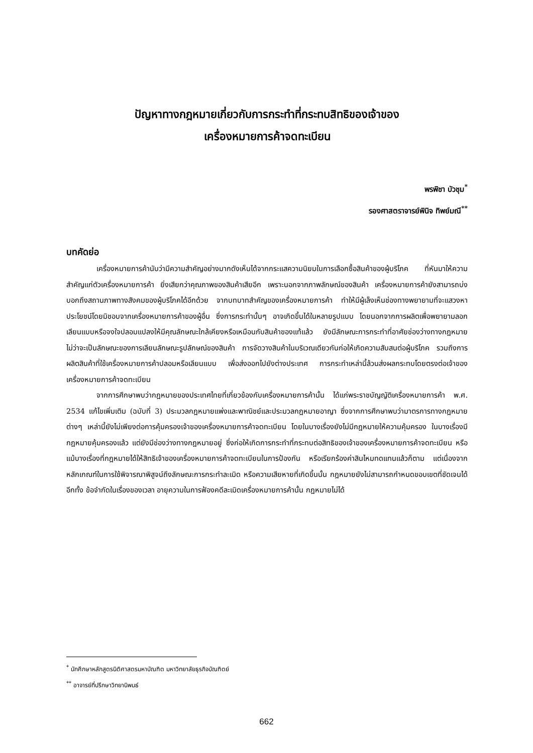ปัญหาทางกฎหมายเกี่ยวกับการกระทำที่กระทบสิทธิของเจ้าของ
เครื่องหมายการค้าจดทะเบียน
พรพิชา บัวชุม<sup>*</sup>
รองศาสตราจารย์พินิจ ทิพย์มณี<sup>**</sup>
บทคัดย่อ
เครื่องหมายการค้านับว่ามีความสำคัญอย่างมากดังเห็นได้จากกระแสความนิยมในการเลือกซื้อสินค้าของผู้บริโภค ที่หันมาให้ความสำคัญแก่ตัวเครื่องหมายการค้า ยิ่งเสียกว่าคุณภาพของสินค้าเสียอีก เพราะนอกจากภาพลักษณ์ของสินค้า เครื่องหมายการค้ายังสามารถบ่งบอกถึงสถานภาพทางสังคมของผู้บริโภคได้อีกด้วย จากบทบาทสำคัญของเครื่องหมายการค้า ทำให้มีผู้เล็งเห็นช่องทางพยายามที่จะแสวงหาประโยชน์โดยมิชอบจากเครื่องหมายการค้าของผู้อื่น ซึ่งการกระทำนั้นๆ อาจเกิดขึ้นได้ในหลายรูปแบบ โดยนอกจากการผลิตเพื่อพยายามลอกเลียนแบบหรือจงใจปลอมแปลงให้มีคุณลักษณะใกล้เคียงหรือเหมือนกับสินค้าของแท้แล้ว ยังมีลักษณะการกระทำที่อาศัยช่องว่างทางกฎหมาย ไม่ว่าจะเป็นลักษณะของการเลียนลักษณะรูปลักษณ์ของสินค้า การจัดวางสินค้าในบริเวณเดียวกันก่อให้เกิดความสับสนต่อผู้บริโภค รวมถึงการผลิตสินค้าที่ใช้เครื่องหมายการค้าปลอมหรือเลียนแบบ เพื่อส่งออกไปยังต่างประเทศ การกระทำเหล่านี้ล้วนส่งผลกระทบโดยตรงต่อเจ้าของเครื่องหมายการค้าจดทะเบียน
จากการศึกษาพบว่ากฎหมายของประเทศไทยที่เกี่ยวข้องกับเครื่องหมายการค้านั้น ได้แก่พระราชบัญญัติเครื่องหมายการค้า พ.ศ. 2534 แก้ไขเพิ่มเติม (ฉบับที่ 3) ประมวลกฎหมายแพ่งและพาณิชย์และประมวลกฎหมายอาญา ซึ่งจากการศึกษาพบว่ามาตรการทางกฎหมายต่างๆ เหล่านี้ยังไม่เพียงต่อการคุ้มครองเจ้าของเครื่องหมายการค้าจดทะเบียน โดยในบางเรื่องยังไม่มีกฎหมายให้ความคุ้มครอง ในบางเรื่องมีกฎหมายคุ้มครองแล้ว แต่ยังมีช่องว่างทางกฎหมายอยู่ ซึ่งก่อให้เกิดการกระทำที่กระทบต่อสิทธิของเจ้าของเครื่องหมายการค้าจดทะเบียน หรือแม้บางเรื่องที่กฎหมายได้ให้สิทธิเจ้าของเครื่องหมายการค้าจดทะเบียนในการป้องกัน หรือเรียกร้องค่าสินไหมทดแทนแล้วก็ตาม แต่เนื่องจากหลักเกณฑ์ในการใช้พิจารณาพิสูจน์ถึงลักษณะการกระทำละเมิด หรือความเสียหายที่เกิดขึ้นนั้น กฎหมายยังไม่สามารถกำหนดขอบเขตที่ชัดเจนได้ อีกทั้ง ข้อจำกัดในเรื่องของเวลา อายุความในการฟ้องคดีละเมิดเครื่องหมายการค้านั้น กฎหมายไม่ได้
<sup>*</sup> นักศึกษาหลักสูตรนิติศาสตรมหาบัณฑิต มหาวิทยาลัยธุรกิจบัณฑิตย์
<sup>**</sup> อาจารย์ที่ปรึกษาวิทยานิพนธ์
662